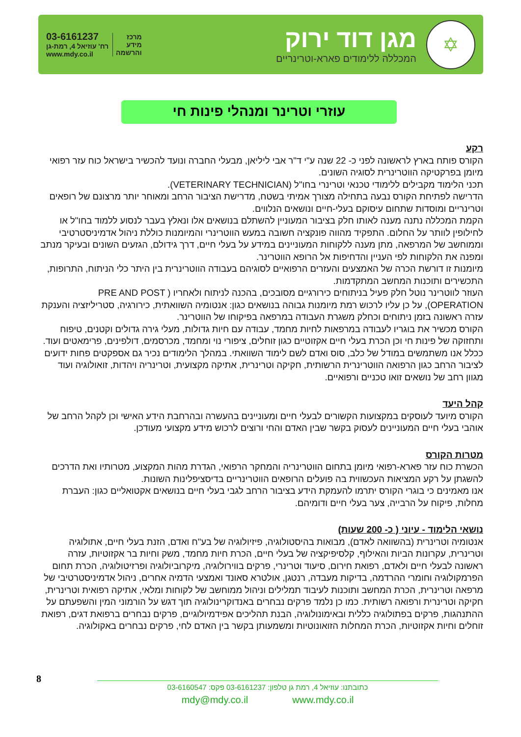✡
מגן דוד ירוק
המכללה ללימודים פארא-וטרינריים
03-6161237
רח' עוזיאל 4, רמת-גן
www.mdy.co.il
מרכז
מידע
והרשמה
עוזרי וטרינר ומנהלי פינות חי
רקע
הקורס פותח בארץ לראשונה לפני כ- 22 שנה ע"י ד"ר אבי ליליאן, מבעלי החברה ונועד להכשיר בישראל כוח עזר רפואי מיומן בפרקטיקה הווטרינרית לסוגיה השונים.
תכני הלימוד מקבילים ללימודי טכנאי וטרינרי בחו"ל (VETERINARY TECHNICIAN).
הדרישה לפתיחת הקורס נבעה בתחילה מצורך אמיתי בשטח, מדרישת הציבור הרחב ומאוחר יותר מרצונם של רופאים וטרינריים ומוסדות שתחום עיסוקם בעלי-חיים ונושאים הנלווים.
הקמת המכללה נתנה מענה לאותו חלק בציבור המעוניין להשתלם בנושאים אלו ונאלץ בעבר לנסוע ללמוד בחו"ל או לחילופין לוותר על החלום. התפקיד מהווה פונקציה חשובה במעש הווטרינרי והמיומנות כוללת ניהול אדמיניסטרטיבי וממוחשב של המרפאה, מתן מענה ללקוחות המעוניינים במידע על בעלי חיים, דרך גידולם, הגזעים השונים ובעיקר מנתב ומפנה את הלקוחות לפי העניין והדחיפות אל הרופא הווטרינר.
מיומנות זו דורשת הכרה של האמצעים והעזרים הרפואיים לסוגיהם בעבודה הווטרינרית בין היתר כלי הניתוח, התרופות, התכשירים ותוכנות המחשב המתקדמות.
העוזר לווטרינר נוטל חלק פעיל בניתוחים כירורגיים מסובכים, בהכנה לניתוח ולאחריו ( PRE AND POST OPERATION), על כן עליו לרכוש רמת מיומנות גבוהה בנושאים כגון: אנטומיה השוואתית, כירורגיה, סטריליזציה והענקת עזרה ראשונה בזמן ניתוחים וכחלק משגרת העבודה במרפאה בפיקוחו של הווטרינר.
הקורס מכשיר את בוגריו לעבודה במרפאות לחיות מחמד, עבודה עם חיות גדולות, מעלי גירה גדולים וקטנים, טיפוח ותחזוקה של פינות חי וכן הכרת בעלי חיים אקזוטיים כגון זוחלים, ציפורי נוי ומחמד, מכרסמים, דולפינים, פרימאטים ועוד. ככלל אנו משתמשים במודל של כלב, סוס ואדם לשם לימוד השוואתי. במהלך הלימודים נכיר גם אספקטים פחות ידועים לציבור הרחב כגון הרפואה הווטרינרית הרשותית, חקיקה וטרינרית, אתיקה מקצועית, וטרינריה ויהדות, זואולוגיה ועוד מגוון רחב של נושאים זואו טכניים ורפואיים.
קהל היעד
הקורס מיועד לעוסקים במקצועות הקשורים לבעלי חיים ומעוניינים בהעשרה ובהרחבת הידע האישי וכן לקהל הרחב של אוהבי בעלי חיים המעוניינים לעסוק בקשר שבין האדם והחי ורוצים לרכוש מידע מקצועי מעודכן.
מטרות הקורס
הכשרת כוח עזר פארא-רפואי מיומן בתחום הווטרינריה והמחקר הרפואי, הגדרת מהות המקצוע, מטרותיו ואת הדרכים להשגתן על רקע המציאות העכשווית בה פועלים הרופאים הווטרינריים בדיסציפלינות השונות.
אנו מאמינים כי בוגרי הקורס יתרמו להעמקת הידע בציבור הרחב לגבי בעלי חיים בנושאים אקטואליים כגון: העברת מחלות, פיקוח על הרבייה, צער בעלי חיים ודומיהם.
נושאי הלימוד - עיוני ( כ- 200 שעות)
אנטומיה וטרינרית (בהשוואה לאדם), מבואות בהיסטולוגיה, פיזיולוגיה של בע"ח ואדם, הזנת בעלי חיים, אתולוגיה וטרינרית, עקרונות הביות והאילוף, קלסיפיקציה של בעלי חיים, הכרת חיות מחמד, משק וחיות בר אקזוטיות, עזרה ראשונה לבעלי חיים ולאדם, רפואת חירום, סיעוד וטרינרי, פרקים בווירולוגיה, מיקרוביולוגיה ופרזיטולוגיה, הכרת תחום הפרמקולוגיה וחומרי ההרדמה, בדיקות מעבדה, רנטגן, אולטרא סאונד ואמצעי הדמיה אחרים, ניהול אדמיניסטרטיבי של מרפאה וטרינרית, הכרת המחשב ותוכנות לעיבוד תמלילים וניהול ממוחשב של לקוחות ומלאי, אתיקה רפואית וטרינרית, חקיקה וטרינרית ורפואה רשותית. כמו כן נלמד פרקים נבחרים באנדוקרינולוגיה תוך דגש על הורמוני המין והשפעתם על ההתנהגות, פרקים בפתולוגיה כללית ובאימונולוגיה, הבנת תהליכים אפידמיולוגיים, פרקים נבחרים ברפואת דגים, רפואת זוחלים וחיות אקזוטיות, הכרת המחלות הזואונוטיות ומשמעותן בקשר בין האדם לחי, פרקים נבחרים באקולוגיה.
8
כתובתנו: עוזיאל 4, רמת גן טלפון: 03-6161237 פקס: 03-6160547
mdy@mdy.co.il www.mdy.co.il